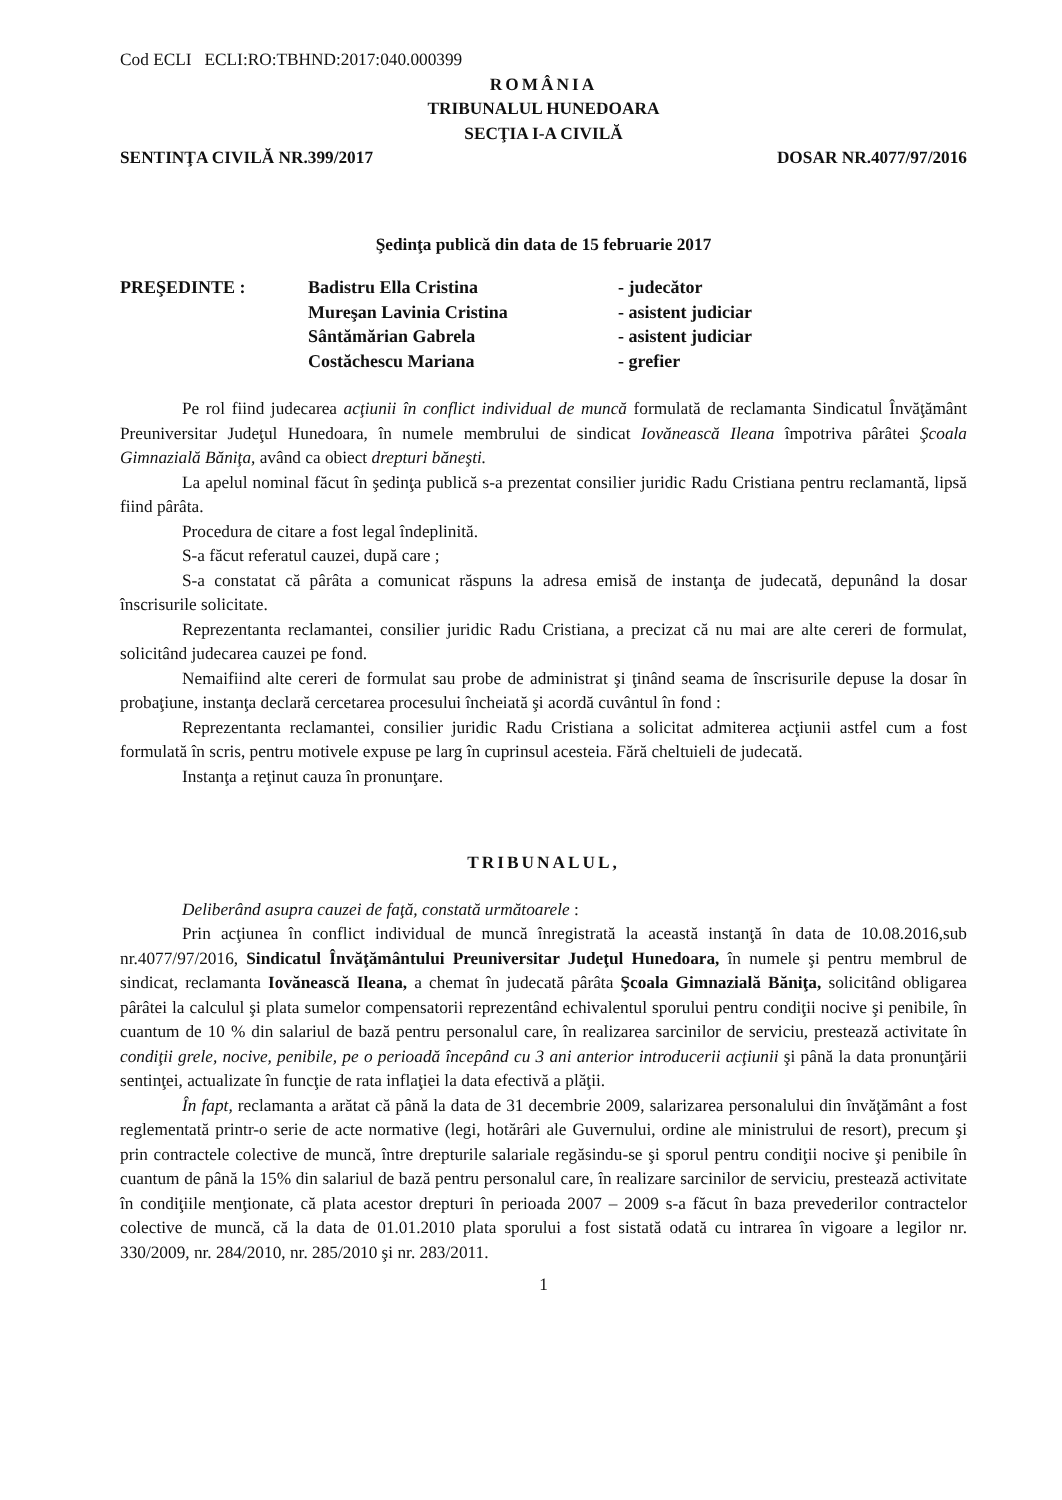Cod ECLI ECLI:RO:TBHND:2017:040.000399
ROMÂNIA
TRIBUNALUL HUNEDOARA
SECŢIA I-A CIVILĂ
SENTINŢA CIVILĂ NR.399/2017 DOSAR NR.4077/97/2016
Şedinţa publică din data de 15 februarie 2017
| PREŞEDINTE : | Badistru Ella Cristina | - judecător |
| | Mureşan Lavinia Cristina | - asistent judiciar |
| | Sântămărian Gabrela | - asistent judiciar |
| | Costăchescu Mariana | - grefier |
Pe rol fiind judecarea acţiunii în conflict individual de muncă formulată de reclamanta Sindicatul Învăţământ Preuniversitar Judeţul Hunedoara, în numele membrului de sindicat Iovănească Ileana împotriva pârâtei Şcoala Gimnazială Băniţa, având ca obiect drepturi băneşti.
La apelul nominal făcut în şedinţa publică s-a prezentat consilier juridic Radu Cristiana pentru reclamantă, lipsă fiind pârâta.
Procedura de citare a fost legal îndeplinită.
S-a făcut referatul cauzei, după care ;
S-a constatat că pârâta a comunicat răspuns la adresa emisă de instanţa de judecată, depunând la dosar înscrisurile solicitate.
Reprezentanta reclamantei, consilier juridic Radu Cristiana, a precizat că nu mai are alte cereri de formulat, solicitând judecarea cauzei pe fond.
Nemaifiind alte cereri de formulat sau probe de administrat şi ţinând seama de înscrisurile depuse la dosar în probaţiune, instanţa declară cercetarea procesului încheiată şi acordă cuvântul în fond :
Reprezentanta reclamantei, consilier juridic Radu Cristiana a solicitat admiterea acţiunii astfel cum a fost formulată în scris, pentru motivele expuse pe larg în cuprinsul acesteia. Fără cheltuieli de judecată.
Instanţa a reţinut cauza în pronunţare.
TRIBUNALUL,
Deliberând asupra cauzei de faţă, constată următoarele :
Prin acţiunea în conflict individual de muncă înregistrată la această instanţă în data de 10.08.2016,sub nr.4077/97/2016, Sindicatul Învăţământului Preuniversitar Judeţul Hunedoara, în numele şi pentru membrul de sindicat, reclamanta Iovănească Ileana, a chemat în judecată pârâta Şcoala Gimnazială Băniţa, solicitând obligarea pârâtei la calculul şi plata sumelor compensatorii reprezentând echivalentul sporului pentru condiţii nocive şi penibile, în cuantum de 10 % din salariul de bază pentru personalul care, în realizarea sarcinilor de serviciu, prestează activitate în condiţii grele, nocive, penibile, pe o perioadă începând cu 3 ani anterior introducerii acţiunii şi până la data pronunţării sentinţei, actualizate în funcţie de rata inflaţiei la data efectivă a plăţii.
În fapt, reclamanta a arătat că până la data de 31 decembrie 2009, salarizarea personalului din învăţământ a fost reglementată printr-o serie de acte normative (legi, hotărâri ale Guvernului, ordine ale ministrului de resort), precum şi prin contractele colective de muncă, între drepturile salariale regăsindu-se şi sporul pentru condiţii nocive şi penibile în cuantum de până la 15% din salariul de bază pentru personalul care, în realizare sarcinilor de serviciu, prestează activitate în condiţiile menţionate, că plata acestor drepturi în perioada 2007 – 2009 s-a făcut în baza prevederilor contractelor colective de muncă, că la data de 01.01.2010 plata sporului a fost sistată odată cu intrarea în vigoare a legilor nr. 330/2009, nr. 284/2010, nr. 285/2010 şi nr. 283/2011.
1